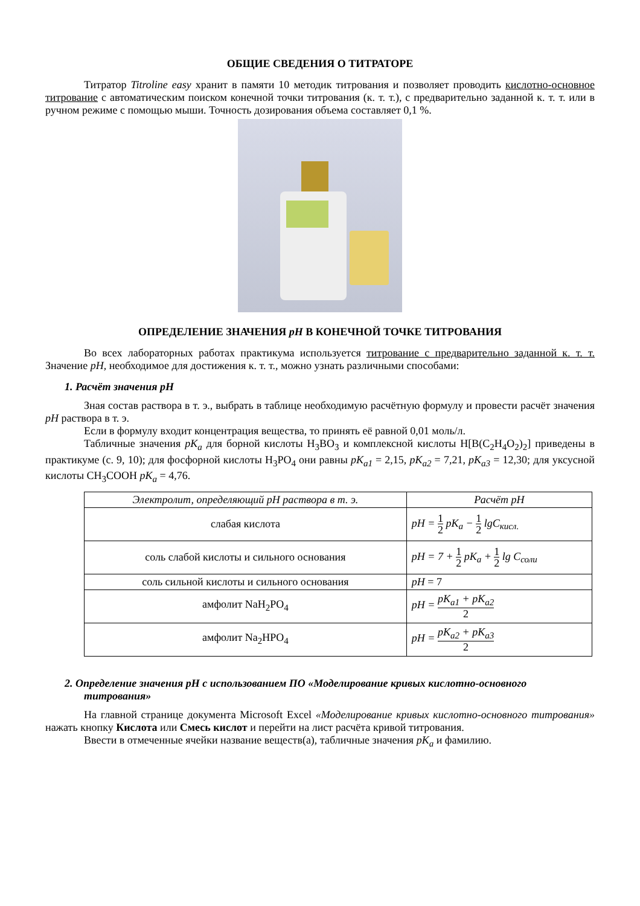ОБЩИЕ СВЕДЕНИЯ О ТИТРАТОРЕ
Титратор Titroline easy хранит в памяти 10 методик титрования и позволяет проводить кислотно-основное титрование с автоматическим поиском конечной точки титрования (к. т. т.), с предварительно заданной к. т. т. или в ручном режиме с помощью мыши. Точность дозирования объема составляет 0,1 %.
ОПРЕДЕЛЕНИЕ ЗНАЧЕНИЯ pH В КОНЕЧНОЙ ТОЧКЕ ТИТРОВАНИЯ
Во всех лабораторных работах практикума используется титрование с предварительно заданной к. т. т. Значение pH, необходимое для достижения к. т. т., можно узнать различными способами:
1. Расчёт значения pH
Зная состав раствора в т. э., выбрать в таблице необходимую расчётную формулу и провести расчёт значения pH раствора в т. э.
Если в формулу входит концентрация вещества, то принять её равной 0,01 моль/л.
Табличные значения pK<sub>a</sub> для борной кислоты H<sub>3</sub>BO<sub>3</sub> и комплексной кислоты H[B(C<sub>2</sub>H<sub>4</sub>O<sub>2</sub>)<sub>2</sub>] приведены в практикуме (с. 9, 10); для фосфорной кислоты H<sub>3</sub>PO<sub>4</sub> они равны pK<sub>a1</sub> = 2,15, pK<sub>a2</sub> = 7,21, pK<sub>a3</sub> = 12,30; для уксусной кислоты CH<sub>3</sub>COOH pK<sub>a</sub> = 4,76.
| Электролит, определяющий pH раствора в т. э. | Расчёт pH |
| --- | --- |
| слабая кислота | pH = 1 2 pK<sub>a</sub> − 1 2 lgC<sub>кисл.</sub> |
| соль слабой кислоты и сильного основания | pH = 7 + 1 2 pK<sub>a</sub> + 1 2 lg C<sub>соли</sub> |
| соль сильной кислоты и сильного основания | pH = 7 |
| амфолит NaH<sub>2</sub>PO<sub>4</sub> | pH = pK<sub>a1</sub> + pK<sub>a2</sub> 2 |
| амфолит Na<sub>2</sub>HPO<sub>4</sub> | pH = pK<sub>a2</sub> + pK<sub>a3</sub> 2 |
2. Определение значения pH с использованием ПО «Моделирование кривых кислотно-основного титрования»
На главной странице документа Microsoft Excel «Моделирование кривых кислотно-основного титрования» нажать кнопку Кислота или Смесь кислот и перейти на лист расчёта кривой титрования.
Ввести в отмеченные ячейки название веществ(а), табличные значения pK<sub>a</sub> и фамилию.